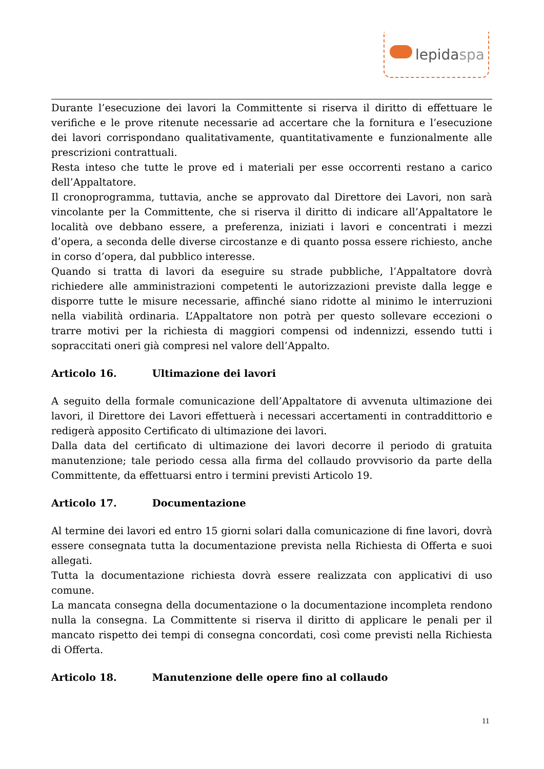lepidaspa
Durante l’esecuzione dei lavori la Committente si riserva il diritto di effettuare le verifiche e le prove ritenute necessarie ad accertare che la fornitura e l’esecuzione dei lavori corrispondano qualitativamente, quantitativamente e funzionalmente alle prescrizioni contrattuali.
Resta inteso che tutte le prove ed i materiali per esse occorrenti restano a carico dell’Appaltatore.
Il cronoprogramma, tuttavia, anche se approvato dal Direttore dei Lavori, non sarà vincolante per la Committente, che si riserva il diritto di indicare all’Appaltatore le località ove debbano essere, a preferenza, iniziati i lavori e concentrati i mezzi d’opera, a seconda delle diverse circostanze e di quanto possa essere richiesto, anche in corso d’opera, dal pubblico interesse.
Quando si tratta di lavori da eseguire su strade pubbliche, l’Appaltatore dovrà richiedere alle amministrazioni competenti le autorizzazioni previste dalla legge e disporre tutte le misure necessarie, affinché siano ridotte al minimo le interruzioni nella viabilità ordinaria. L’Appaltatore non potrà per questo sollevare eccezioni o trarre motivi per la richiesta di maggiori compensi od indennizzi, essendo tutti i sopraccitati oneri già compresi nel valore dell’Appalto.
Articolo 16. Ultimazione dei lavori
A seguito della formale comunicazione dell’Appaltatore di avvenuta ultimazione dei lavori, il Direttore dei Lavori effettuerà i necessari accertamenti in contraddittorio e redigerà apposito Certificato di ultimazione dei lavori.
Dalla data del certificato di ultimazione dei lavori decorre il periodo di gratuita manutenzione; tale periodo cessa alla firma del collaudo provvisorio da parte della Committente, da effettuarsi entro i termini previsti Articolo 19.
Articolo 17. Documentazione
Al termine dei lavori ed entro 15 giorni solari dalla comunicazione di fine lavori, dovrà essere consegnata tutta la documentazione prevista nella Richiesta di Offerta e suoi allegati.
Tutta la documentazione richiesta dovrà essere realizzata con applicativi di uso comune.
La mancata consegna della documentazione o la documentazione incompleta rendono nulla la consegna. La Committente si riserva il diritto di applicare le penali per il mancato rispetto dei tempi di consegna concordati, così come previsti nella Richiesta di Offerta.
Articolo 18. Manutenzione delle opere fino al collaudo
11